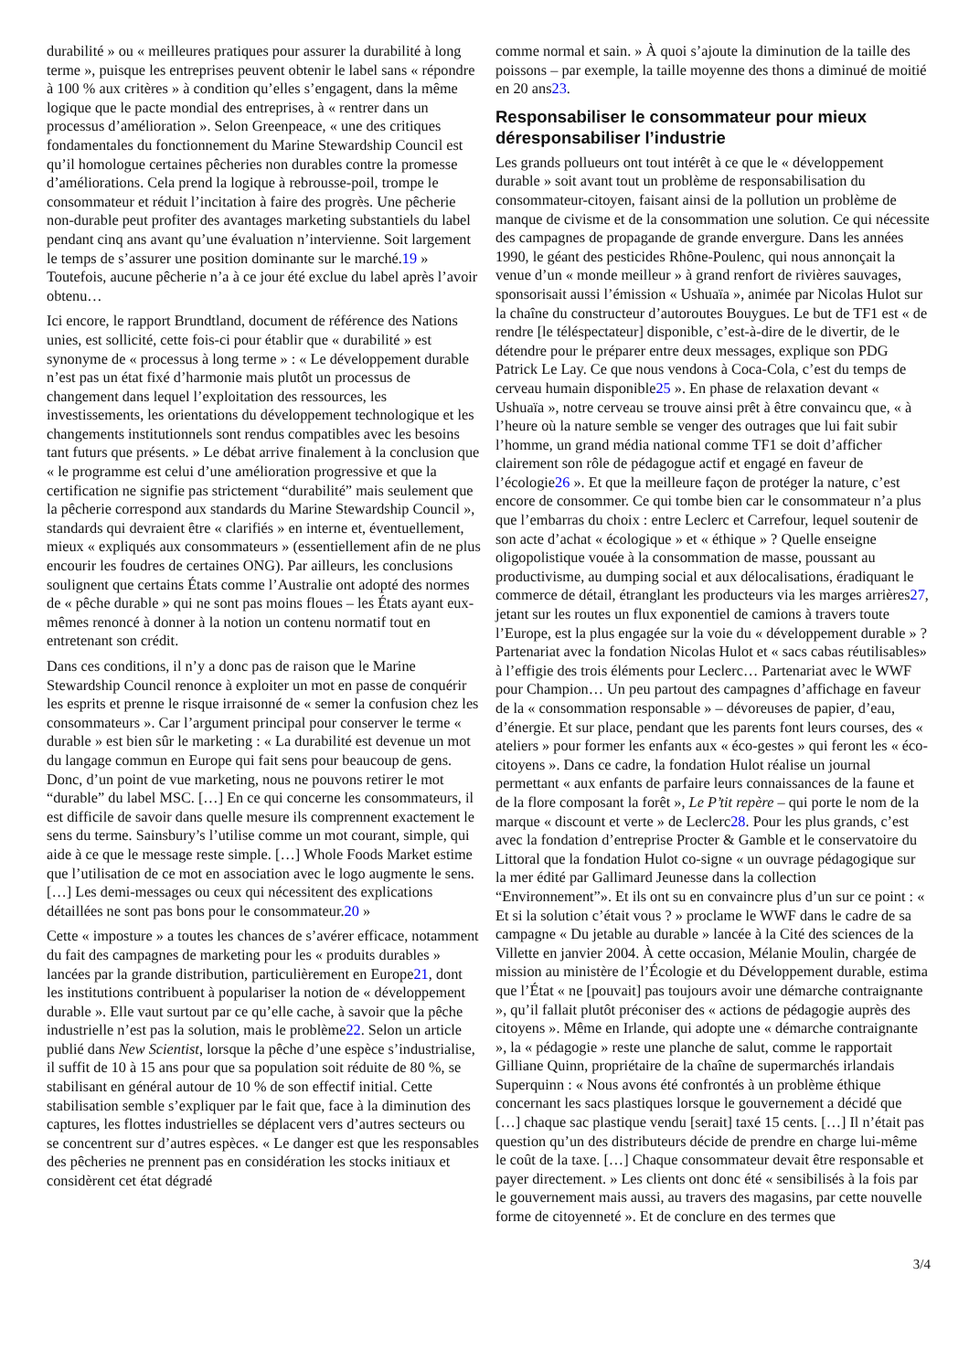durabilité » ou « meilleures pratiques pour assurer la durabilité à long terme », puisque les entreprises peuvent obtenir le label sans « répondre à 100 % aux critères » à condition qu’elles s’engagent, dans la même logique que le pacte mondial des entreprises, à « rentrer dans un processus d’amélioration ». Selon Greenpeace, « une des critiques fondamentales du fonctionnement du Marine Stewardship Council est qu’il homologue certaines pêcheries non durables contre la promesse d’améliorations. Cela prend la logique à rebrousse-poil, trompe le consommateur et réduit l’incitation à faire des progrès. Une pêcherie non-durable peut profiter des avantages marketing substantiels du label pendant cinq ans avant qu’une évaluation n’intervienne. Soit largement le temps de s’assurer une position dominante sur le marché.19 » Toutefois, aucune pêcherie n’a à ce jour été exclue du label après l’avoir obtenu…
Ici encore, le rapport Brundtland, document de référence des Nations unies, est sollicité, cette fois-ci pour établir que « durabilité » est synonyme de « processus à long terme » : « Le développement durable n’est pas un état fixé d’harmonie mais plutôt un processus de changement dans lequel l’exploitation des ressources, les investissements, les orientations du développement technologique et les changements institutionnels sont rendus compatibles avec les besoins tant futurs que présents. » Le débat arrive finalement à la conclusion que « le programme est celui d’une amélioration progressive et que la certification ne signifie pas strictement “durabilité” mais seulement que la pêcherie correspond aux standards du Marine Stewardship Council », standards qui devraient être « clarifiés » en interne et, éventuellement, mieux « expliqués aux consommateurs » (essentiellement afin de ne plus encourir les foudres de certaines ONG). Par ailleurs, les conclusions soulignent que certains États comme l’Australie ont adopté des normes de « pêche durable » qui ne sont pas moins floues – les États ayant eux-mêmes renoncé à donner à la notion un contenu normatif tout en entretenant son crédit.
Dans ces conditions, il n’y a donc pas de raison que le Marine Stewardship Council renonce à exploiter un mot en passe de conquérir les esprits et prenne le risque irraisonné de « semer la confusion chez les consommateurs ». Car l’argument principal pour conserver le terme « durable » est bien sûr le marketing : « La durabilité est devenue un mot du langage commun en Europe qui fait sens pour beaucoup de gens. Donc, d’un point de vue marketing, nous ne pouvons retirer le mot “durable” du label MSC. […] En ce qui concerne les consommateurs, il est difficile de savoir dans quelle mesure ils comprennent exactement le sens du terme. Sainsbury’s l’utilise comme un mot courant, simple, qui aide à ce que le message reste simple. […] Whole Foods Market estime que l’utilisation de ce mot en association avec le logo augmente le sens. […] Les demi-messages ou ceux qui nécessitent des explications détaillées ne sont pas bons pour le consommateur.20 »
Cette « imposture » a toutes les chances de s’avérer efficace, notamment du fait des campagnes de marketing pour les « produits durables » lancées par la grande distribution, particulièrement en Europe21, dont les institutions contribuent à populariser la notion de « développement durable ». Elle vaut surtout par ce qu’elle cache, à savoir que la pêche industrielle n’est pas la solution, mais le problème22. Selon un article publié dans New Scientist, lorsque la pêche d’une espèce s’industrialise, il suffit de 10 à 15 ans pour que sa population soit réduite de 80 %, se stabilisant en général autour de 10 % de son effectif initial. Cette stabilisation semble s’expliquer par le fait que, face à la diminution des captures, les flottes industrielles se déplacent vers d’autres secteurs ou se concentrent sur d’autres espèces. « Le danger est que les responsables des pêcheries ne prennent pas en considération les stocks initiaux et considèrent cet état dégradé
comme normal et sain. » À quoi s’ajoute la diminution de la taille des poissons – par exemple, la taille moyenne des thons a diminué de moitié en 20 ans23.
Responsabiliser le consommateur pour mieux déresponsabiliser l’industrie
Les grands pollueurs ont tout intérêt à ce que le « développement durable » soit avant tout un problème de responsabilisation du consommateur-citoyen, faisant ainsi de la pollution un problème de manque de civisme et de la consommation une solution. Ce qui nécessite des campagnes de propagande de grande envergure. Dans les années 1990, le géant des pesticides Rhône-Poulenc, qui nous annonçait la venue d’un « monde meilleur » à grand renfort de rivières sauvages, sponsorisait aussi l’émission « Ushuaïa », animée par Nicolas Hulot sur la chaîne du constructeur d’autoroutes Bouygues. Le but de TF1 est « de rendre [le téléspectateur] disponible, c’est-à-dire de le divertir, de le détendre pour le préparer entre deux messages, explique son PDG Patrick Le Lay. Ce que nous vendons à Coca-Cola, c’est du temps de cerveau humain disponible25 ». En phase de relaxation devant « Ushuaïa », notre cerveau se trouve ainsi prêt à être convaincu que, « à l’heure où la nature semble se venger des outrages que lui fait subir l’homme, un grand média national comme TF1 se doit d’afficher clairement son rôle de pédagogue actif et engagé en faveur de l’écologie26 ». Et que la meilleure façon de protéger la nature, c’est encore de consommer. Ce qui tombe bien car le consommateur n’a plus que l’embarras du choix : entre Leclerc et Carrefour, lequel soutenir de son acte d’achat « écologique » et « éthique » ? Quelle enseigne oligopolistique vouée à la consommation de masse, poussant au productivisme, au dumping social et aux délocalisations, éradiquant le commerce de détail, étranglant les producteurs via les marges arrières27, jetant sur les routes un flux exponentiel de camions à travers toute l’Europe, est la plus engagée sur la voie du « développement durable » ? Partenariat avec la fondation Nicolas Hulot et « sacs cabas réutilisables» à l’effigie des trois éléments pour Leclerc… Partenariat avec le WWF pour Champion… Un peu partout des campagnes d’affichage en faveur de la « consommation responsable » – dévoreuses de papier, d’eau, d’énergie. Et sur place, pendant que les parents font leurs courses, des « ateliers » pour former les enfants aux « éco-gestes » qui feront les « éco-citoyens ». Dans ce cadre, la fondation Hulot réalise un journal permettant « aux enfants de parfaire leurs connaissances de la faune et de la flore composant la forêt », Le P’tit repère – qui porte le nom de la marque « discount et verte » de Leclerc28. Pour les plus grands, c’est avec la fondation d’entreprise Procter & Gamble et le conservatoire du Littoral que la fondation Hulot co-signe « un ouvrage pédagogique sur la mer édité par Gallimard Jeunesse dans la collection “Environnement”». Et ils ont su en convaincre plus d’un sur ce point : « Et si la solution c’était vous ? » proclame le WWF dans le cadre de sa campagne « Du jetable au durable » lancée à la Cité des sciences de la Villette en janvier 2004. À cette occasion, Mélanie Moulin, chargée de mission au ministère de l’Écologie et du Développement durable, estima que l’État « ne [pouvait] pas toujours avoir une démarche contraignante », qu’il fallait plutôt préconiser des « actions de pédagogie auprès des citoyens ». Même en Irlande, qui adopte une « démarche contraignante », la « pédagogie » reste une planche de salut, comme le rapportait Gilliane Quinn, propriétaire de la chaîne de supermarchés irlandais Superquinn : « Nous avons été confrontés à un problème éthique concernant les sacs plastiques lorsque le gouvernement a décidé que […] chaque sac plastique vendu [serait] taxé 15 cents. […] Il n’était pas question qu’un des distributeurs décide de prendre en charge lui-même le coût de la taxe. […] Chaque consommateur devait être responsable et payer directement. » Les clients ont donc été « sensibilisés à la fois par le gouvernement mais aussi, au travers des magasins, par cette nouvelle forme de citoyenneté ». Et de conclure en des termes que
3/4